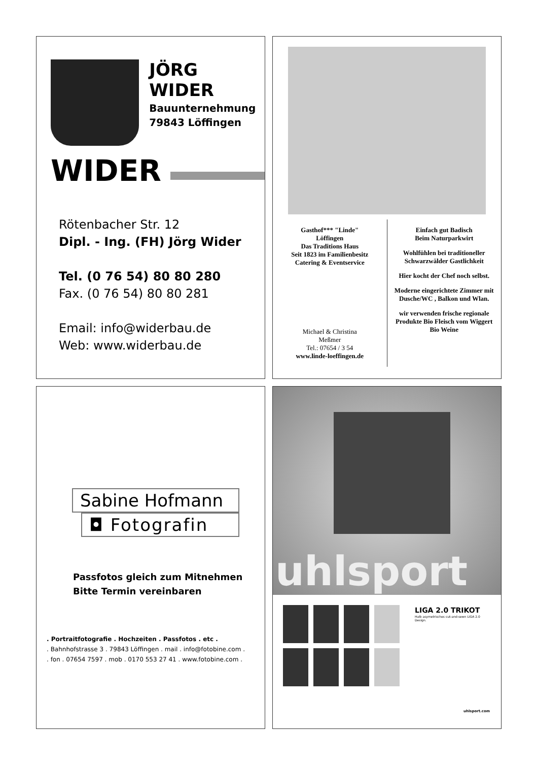JÖRG WIDER
Bauunternehmung
79843 Löffingen
WIDER
Rötenbacher Str. 12
Dipl. - Ing. (FH) Jörg Wider
Tel. (0 76 54) 80 80 280
Fax. (0 76 54) 80 80 281
Email: info@widerbau.de
Web: www.widerbau.de
Gasthof*** "Linde"
Löffingen
Das Traditions Haus
Seit 1823 im Familienbesitz
Catering & Eventservice
Michael & Christina
Meßmer
Tel.: 07654 / 3 54
www.linde-loeffingen.de
Einfach gut Badisch
Beim Naturparkwirt
Wohlfühlen bei traditioneller Schwarzwälder Gastlichkeit
Hier kocht der Chef noch selbst.
Moderne eingerichtete Zimmer mit Dusche/WC , Balkon und Wlan.
wir verwenden frische regionale Produkte Bio Fleisch vom Wiggert Bio Weine
Sabine Hofmann
◘ Fotografin
Passfotos gleich zum Mitnehmen
Bitte Termin vereinbaren
. Portraitfotografie . Hochzeiten . Passfotos . etc .
. Bahnhofstrasse 3 . 79843 Löffingen . mail . info@fotobine.com .
. fon . 07654 7597 . mob . 0170 553 27 41 . www.fotobine.com .
uhlsport
LIGA 2.0 TRIKOT
Halb asymetrisches cut-and-sewn LIGA 2.0 Design.
uhlsport.com